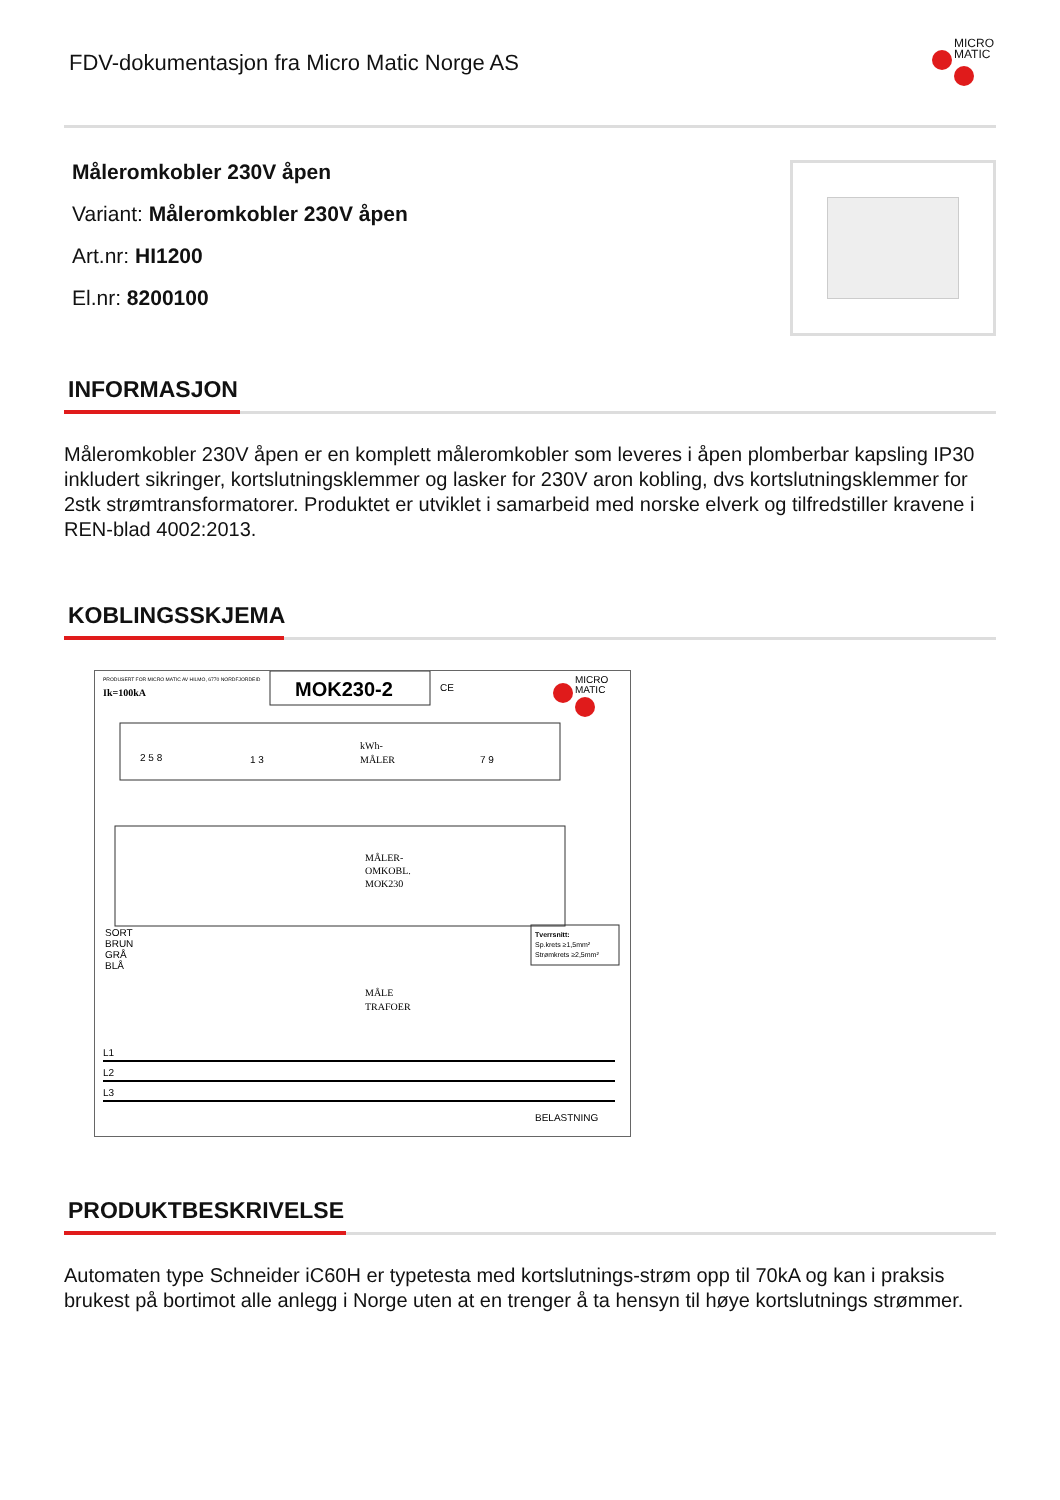FDV-dokumentasjon fra Micro Matic Norge AS
MICRO
MATIC
Måleromkobler 230V åpen
Variant: Måleromkobler 230V åpen
Art.nr: HI1200
El.nr: 8200100
INFORMASJON
Måleromkobler 230V åpen er en komplett måleromkobler som leveres i åpen plomberbar kapsling IP30 inkludert sikringer, kortslutningsklemmer og lasker for 230V aron kobling, dvs kortslutningsklemmer for 2stk strømtransformatorer. Produktet er utviklet i samarbeid med norske elverk og tilfredstiller kravene i REN-blad 4002:2013.
KOBLINGSSKJEMA
PRODUSERT FOR MICRO MATIC AV HILMO, 6770 NORDFJORDEID
Ik=100kA
MOK230-2
CE
MICRO
MATIC
kWh-
MÅLER
2 5 8
1 3
7 9
MÅLER-
OMKOBL.
MOK230
SORT
BRUN
GRÅ
BLÅ
Tverrsnitt:
Sp.krets ≥1,5mm²
Strømkrets ≥2,5mm²
MÅLE
TRAFOER
L1
L2
L3
BELASTNING
PRODUKTBESKRIVELSE
Automaten type Schneider iC60H er typetesta med kortslutnings-strøm opp til 70kA og kan i praksis brukest på bortimot alle anlegg i Norge uten at en trenger å ta hensyn til høye kortslutnings strømmer.